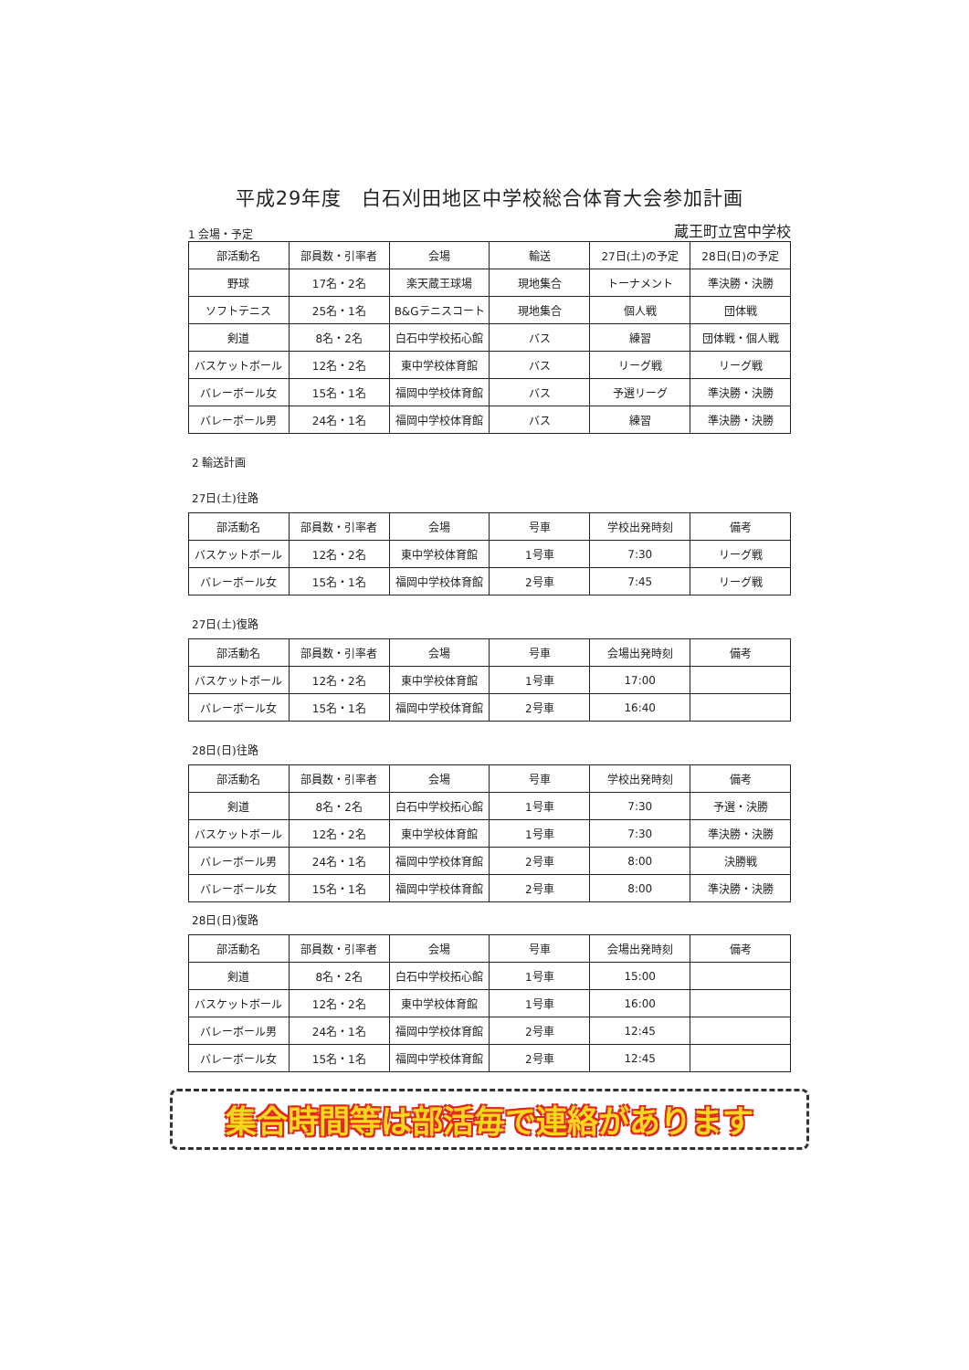平成29年度　白石刈田地区中学校総合体育大会参加計画
1 会場・予定 蔵王町立宮中学校
| 部活動名 | 部員数・引率者 | 会場 | 輸送 | 27日(土)の予定 | 28日(日)の予定 |
| --- | --- | --- | --- | --- | --- |
| 野球 | 17名・2名 | 楽天蔵王球場 | 現地集合 | トーナメント | 準決勝・決勝 |
| ソフトテニス | 25名・1名 | B&Gテニスコート | 現地集合 | 個人戦 | 団体戦 |
| 剣道 | 8名・2名 | 白石中学校拓心館 | バス | 練習 | 団体戦・個人戦 |
| バスケットボール | 12名・2名 | 東中学校体育館 | バス | リーグ戦 | リーグ戦 |
| バレーボール女 | 15名・1名 | 福岡中学校体育館 | バス | 予選リーグ | 準決勝・決勝 |
| バレーボール男 | 24名・1名 | 福岡中学校体育館 | バス | 練習 | 準決勝・決勝 |
2 輸送計画
27日(土)往路
| 部活動名 | 部員数・引率者 | 会場 | 号車 | 学校出発時刻 | 備考 |
| --- | --- | --- | --- | --- | --- |
| バスケットボール | 12名・2名 | 東中学校体育館 | 1号車 | 7:30 | リーグ戦 |
| バレーボール女 | 15名・1名 | 福岡中学校体育館 | 2号車 | 7:45 | リーグ戦 |
27日(土)復路
| 部活動名 | 部員数・引率者 | 会場 | 号車 | 会場出発時刻 | 備考 |
| --- | --- | --- | --- | --- | --- |
| バスケットボール | 12名・2名 | 東中学校体育館 | 1号車 | 17:00 | |
| バレーボール女 | 15名・1名 | 福岡中学校体育館 | 2号車 | 16:40 | |
28日(日)往路
| 部活動名 | 部員数・引率者 | 会場 | 号車 | 学校出発時刻 | 備考 |
| --- | --- | --- | --- | --- | --- |
| 剣道 | 8名・2名 | 白石中学校拓心館 | 1号車 | 7:30 | 予選・決勝 |
| バスケットボール | 12名・2名 | 東中学校体育館 | 1号車 | 7:30 | 準決勝・決勝 |
| バレーボール男 | 24名・1名 | 福岡中学校体育館 | 2号車 | 8:00 | 決勝戦 |
| バレーボール女 | 15名・1名 | 福岡中学校体育館 | 2号車 | 8:00 | 準決勝・決勝 |
28日(日)復路
| 部活動名 | 部員数・引率者 | 会場 | 号車 | 会場出発時刻 | 備考 |
| --- | --- | --- | --- | --- | --- |
| 剣道 | 8名・2名 | 白石中学校拓心館 | 1号車 | 15:00 | |
| バスケットボール | 12名・2名 | 東中学校体育館 | 1号車 | 16:00 | |
| バレーボール男 | 24名・1名 | 福岡中学校体育館 | 2号車 | 12:45 | |
| バレーボール女 | 15名・1名 | 福岡中学校体育館 | 2号車 | 12:45 | |
集合時間等は部活毎で連絡があります